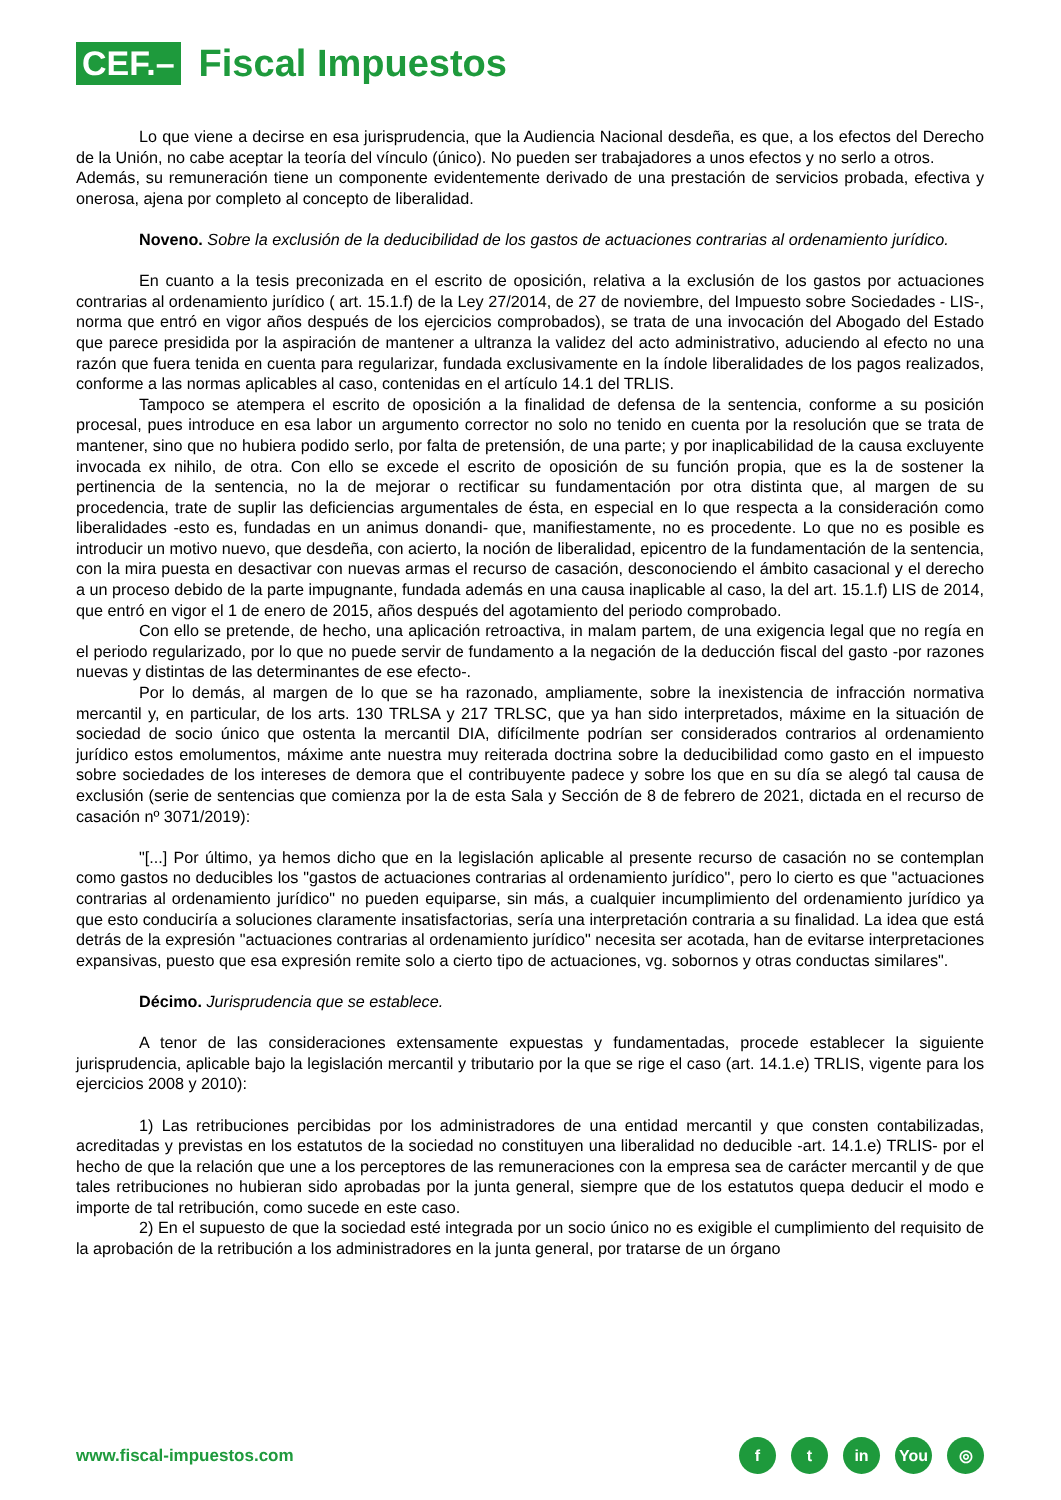CEF.–
Fiscal Impuestos
Lo que viene a decirse en esa jurisprudencia, que la Audiencia Nacional desdeña, es que, a los efectos del Derecho de la Unión, no cabe aceptar la teoría del vínculo (único). No pueden ser trabajadores a unos efectos y no serlo a otros.
Además, su remuneración tiene un componente evidentemente derivado de una prestación de servicios probada, efectiva y onerosa, ajena por completo al concepto de liberalidad.
Noveno. Sobre la exclusión de la deducibilidad de los gastos de actuaciones contrarias al ordenamiento jurídico.
En cuanto a la tesis preconizada en el escrito de oposición, relativa a la exclusión de los gastos por actuaciones contrarias al ordenamiento jurídico ( art. 15.1.f) de la Ley 27/2014, de 27 de noviembre, del Impuesto sobre Sociedades - LIS-, norma que entró en vigor años después de los ejercicios comprobados), se trata de una invocación del Abogado del Estado que parece presidida por la aspiración de mantener a ultranza la validez del acto administrativo, aduciendo al efecto no una razón que fuera tenida en cuenta para regularizar, fundada exclusivamente en la índole liberalidades de los pagos realizados, conforme a las normas aplicables al caso, contenidas en el artículo 14.1 del TRLIS.
Tampoco se atempera el escrito de oposición a la finalidad de defensa de la sentencia, conforme a su posición procesal, pues introduce en esa labor un argumento corrector no solo no tenido en cuenta por la resolución que se trata de mantener, sino que no hubiera podido serlo, por falta de pretensión, de una parte; y por inaplicabilidad de la causa excluyente invocada ex nihilo, de otra. Con ello se excede el escrito de oposición de su función propia, que es la de sostener la pertinencia de la sentencia, no la de mejorar o rectificar su fundamentación por otra distinta que, al margen de su procedencia, trate de suplir las deficiencias argumentales de ésta, en especial en lo que respecta a la consideración como liberalidades -esto es, fundadas en un animus donandi- que, manifiestamente, no es procedente. Lo que no es posible es introducir un motivo nuevo, que desdeña, con acierto, la noción de liberalidad, epicentro de la fundamentación de la sentencia, con la mira puesta en desactivar con nuevas armas el recurso de casación, desconociendo el ámbito casacional y el derecho a un proceso debido de la parte impugnante, fundada además en una causa inaplicable al caso, la del art. 15.1.f) LIS de 2014, que entró en vigor el 1 de enero de 2015, años después del agotamiento del periodo comprobado.
Con ello se pretende, de hecho, una aplicación retroactiva, in malam partem, de una exigencia legal que no regía en el periodo regularizado, por lo que no puede servir de fundamento a la negación de la deducción fiscal del gasto -por razones nuevas y distintas de las determinantes de ese efecto-.
Por lo demás, al margen de lo que se ha razonado, ampliamente, sobre la inexistencia de infracción normativa mercantil y, en particular, de los arts. 130 TRLSA y 217 TRLSC, que ya han sido interpretados, máxime en la situación de sociedad de socio único que ostenta la mercantil DIA, difícilmente podrían ser considerados contrarios al ordenamiento jurídico estos emolumentos, máxime ante nuestra muy reiterada doctrina sobre la deducibilidad como gasto en el impuesto sobre sociedades de los intereses de demora que el contribuyente padece y sobre los que en su día se alegó tal causa de exclusión (serie de sentencias que comienza por la de esta Sala y Sección de 8 de febrero de 2021, dictada en el recurso de casación nº 3071/2019):
"[...] Por último, ya hemos dicho que en la legislación aplicable al presente recurso de casación no se contemplan como gastos no deducibles los "gastos de actuaciones contrarias al ordenamiento jurídico", pero lo cierto es que "actuaciones contrarias al ordenamiento jurídico" no pueden equiparse, sin más, a cualquier incumplimiento del ordenamiento jurídico ya que esto conduciría a soluciones claramente insatisfactorias, sería una interpretación contraria a su finalidad. La idea que está detrás de la expresión "actuaciones contrarias al ordenamiento jurídico" necesita ser acotada, han de evitarse interpretaciones expansivas, puesto que esa expresión remite solo a cierto tipo de actuaciones, vg. sobornos y otras conductas similares".
Décimo. Jurisprudencia que se establece.
A tenor de las consideraciones extensamente expuestas y fundamentadas, procede establecer la siguiente jurisprudencia, aplicable bajo la legislación mercantil y tributario por la que se rige el caso (art. 14.1.e) TRLIS, vigente para los ejercicios 2008 y 2010):
1) Las retribuciones percibidas por los administradores de una entidad mercantil y que consten contabilizadas, acreditadas y previstas en los estatutos de la sociedad no constituyen una liberalidad no deducible -art. 14.1.e) TRLIS- por el hecho de que la relación que une a los perceptores de las remuneraciones con la empresa sea de carácter mercantil y de que tales retribuciones no hubieran sido aprobadas por la junta general, siempre que de los estatutos quepa deducir el modo e importe de tal retribución, como sucede en este caso.
2) En el supuesto de que la sociedad esté integrada por un socio único no es exigible el cumplimiento del requisito de la aprobación de la retribución a los administradores en la junta general, por tratarse de un órgano
www.fiscal-impuestos.com
ft in You ◎